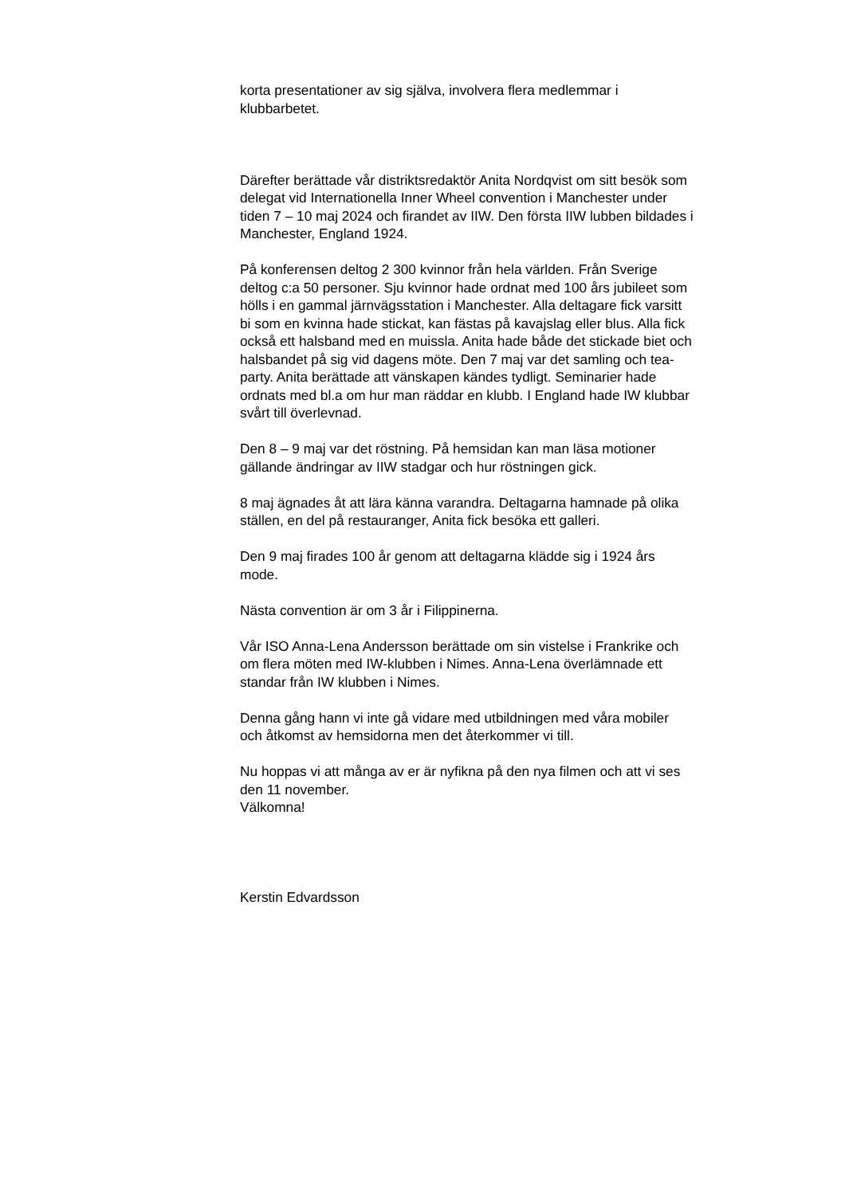korta presentationer av sig själva, involvera flera medlemmar i klubbarbetet.
Därefter berättade vår distriktsredaktör Anita Nordqvist om sitt besök som delegat vid Internationella Inner Wheel convention i Manchester under tiden 7 – 10 maj 2024 och firandet av IIW. Den första IIW lubben bildades i Manchester, England 1924.
På konferensen deltog 2 300 kvinnor från hela världen. Från Sverige deltog c:a 50 personer. Sju kvinnor hade ordnat med 100 års jubileet som hölls i en gammal järnvägsstation i Manchester. Alla deltagare fick varsitt bi som en kvinna hade stickat, kan fästas på kavajslag eller blus. Alla fick också ett halsband med en muissla. Anita hade både det stickade biet och halsbandet på sig vid dagens möte. Den 7 maj var det samling och tea-party. Anita berättade att vänskapen kändes tydligt. Seminarier hade ordnats med bl.a om hur man räddar en klubb. I England hade IW klubbar svårt till överlevnad.
Den 8 – 9 maj var det röstning. På hemsidan kan man läsa motioner gällande ändringar av IIW stadgar och hur röstningen gick.
8 maj ägnades åt att lära känna varandra. Deltagarna hamnade på olika ställen, en del på restauranger, Anita fick besöka ett galleri.
Den 9 maj firades 100 år genom att deltagarna klädde sig i 1924 års mode.
Nästa convention är om 3 år i Filippinerna.
Vår ISO Anna-Lena Andersson berättade om sin vistelse i Frankrike och om flera möten med IW-klubben i Nimes. Anna-Lena överlämnade ett standar från IW klubben i Nimes.
Denna gång hann vi inte gå vidare med utbildningen med våra mobiler och åtkomst av hemsidorna men det återkommer vi till.
Nu hoppas vi att många av er är nyfikna på den nya filmen och att vi ses den 11 november.
Välkomna!
Kerstin Edvardsson